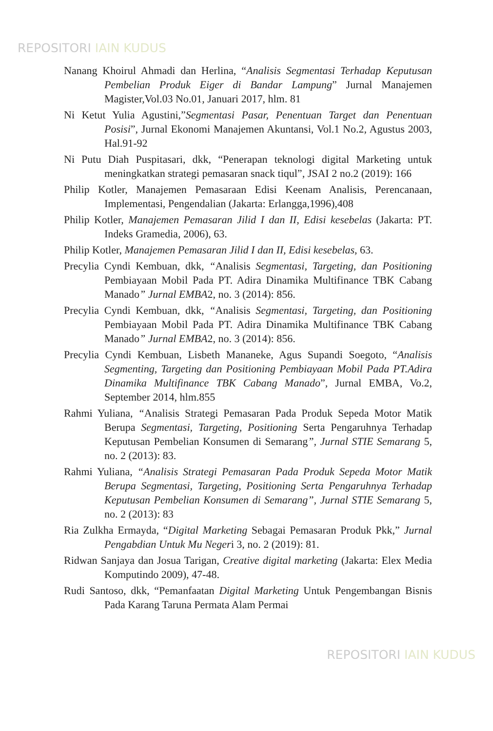REPOSITORI IAIN KUDUS
Nanang Khoirul Ahmadi dan Herlina, “Analisis Segmentasi Terhadap Keputusan Pembelian Produk Eiger di Bandar Lampung” Jurnal Manajemen Magister,Vol.03 No.01, Januari 2017, hlm. 81
Ni Ketut Yulia Agustini,”Segmentasi Pasar, Penentuan Target dan Penentuan Posisi”, Jurnal Ekonomi Manajemen Akuntansi, Vol.1 No.2, Agustus 2003, Hal.91-92
Ni Putu Diah Puspitasari, dkk, “Penerapan teknologi digital Marketing untuk meningkatkan strategi pemasaran snack tiqul”, JSAI 2 no.2 (2019): 166
Philip Kotler, Manajemen Pemasaraan Edisi Keenam Analisis, Perencanaan, Implementasi, Pengendalian (Jakarta: Erlangga,1996),408
Philip Kotler, Manajemen Pemasaran Jilid I dan II, Edisi kesebelas (Jakarta: PT. Indeks Gramedia, 2006), 63.
Philip Kotler, Manajemen Pemasaran Jilid I dan II, Edisi kesebelas, 63.
Precylia Cyndi Kembuan, dkk, “Analisis Segmentasi, Targeting, dan Positioning Pembiayaan Mobil Pada PT. Adira Dinamika Multifinance TBK Cabang Manado” Jurnal EMBA2, no. 3 (2014): 856.
Precylia Cyndi Kembuan, dkk, “Analisis Segmentasi, Targeting, dan Positioning Pembiayaan Mobil Pada PT. Adira Dinamika Multifinance TBK Cabang Manado” Jurnal EMBA2, no. 3 (2014): 856.
Precylia Cyndi Kembuan, Lisbeth Mananeke, Agus Supandi Soegoto, “Analisis Segmenting, Targeting dan Positioning Pembiayaan Mobil Pada PT.Adira Dinamika Multifinance TBK Cabang Manado”, Jurnal EMBA, Vo.2, September 2014, hlm.855
Rahmi Yuliana, “Analisis Strategi Pemasaran Pada Produk Sepeda Motor Matik Berupa Segmentasi, Targeting, Positioning Serta Pengaruhnya Terhadap Keputusan Pembelian Konsumen di Semarang”, Jurnal STIE Semarang 5, no. 2 (2013): 83.
Rahmi Yuliana, “Analisis Strategi Pemasaran Pada Produk Sepeda Motor Matik Berupa Segmentasi, Targeting, Positioning Serta Pengaruhnya Terhadap Keputusan Pembelian Konsumen di Semarang”, Jurnal STIE Semarang 5, no. 2 (2013): 83
Ria Zulkha Ermayda, “Digital Marketing Sebagai Pemasaran Produk Pkk,” Jurnal Pengabdian Untuk Mu Negeri 3, no. 2 (2019): 81.
Ridwan Sanjaya dan Josua Tarigan, Creative digital marketing (Jakarta: Elex Media Komputindo 2009), 47-48.
Rudi Santoso, dkk, “Pemanfaatan Digital Marketing Untuk Pengembangan Bisnis Pada Karang Taruna Permata Alam Permai
REPOSITORI IAIN KUDUS